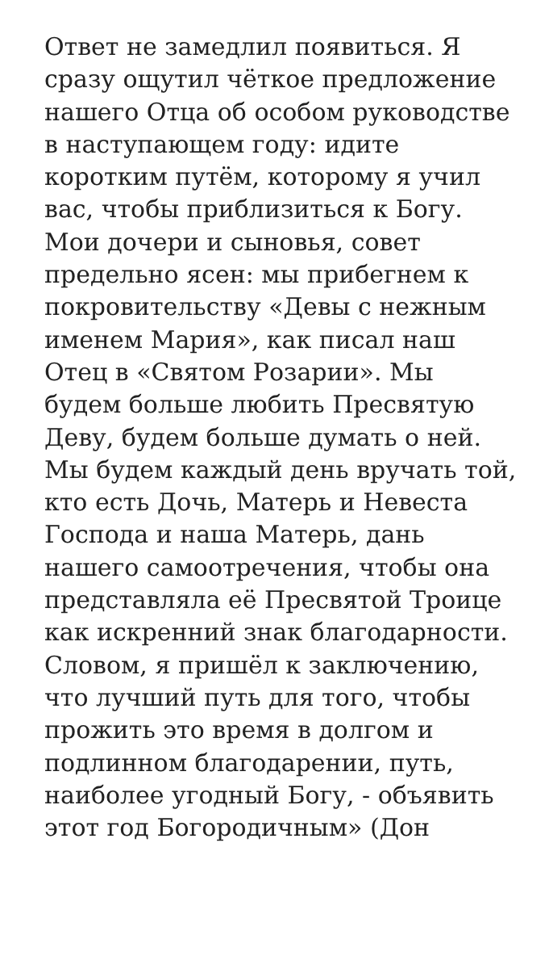Ответ не замедлил появиться. Я сразу ощутил чёткое предложение нашего Отца об особом руководстве в наступающем году: идите коротким путём, которому я учил вас, чтобы приблизиться к Богу. Мои дочери и сыновья, совет предельно ясен: мы прибегнем к покровительству «Девы с нежным именем Мария», как писал наш Отец в «Святом Розарии». Мы будем больше любить Пресвятую Деву, будем больше думать о ней. Мы будем каждый день вручать той, кто есть Дочь, Матерь и Невеста Господа и наша Матерь, дань нашего самоотречения, чтобы она представляла её Пресвятой Троице как искренний знак благодарности. Словом, я пришёл к заключению, что лучший путь для того, чтобы прожить это время в долгом и подлинном благодарении, путь, наиболее угодный Богу, - объявить этот год Богородичным» (Дон